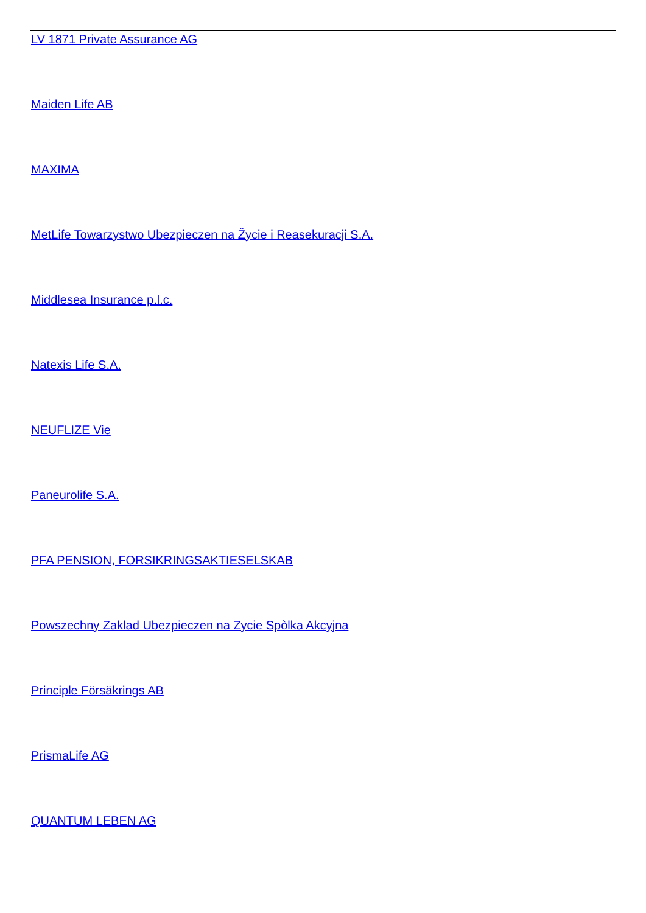LV 1871 Private Assurance AG
Maiden Life AB
MAXIMA
MetLife Towarzystwo Ubezpieczen na Žycie i Reasekuracji S.A.
Middlesea Insurance p.l.c.
Natexis Life S.A.
NEUFLIZE Vie
Paneurolife S.A.
PFA PENSION, FORSIKRINGSAKTIESELSKAB
Powszechny Zaklad Ubezpieczen na Zycie Spòlka Akcyjna
Principle Försäkrings AB
PrismaLife AG
QUANTUM LEBEN AG